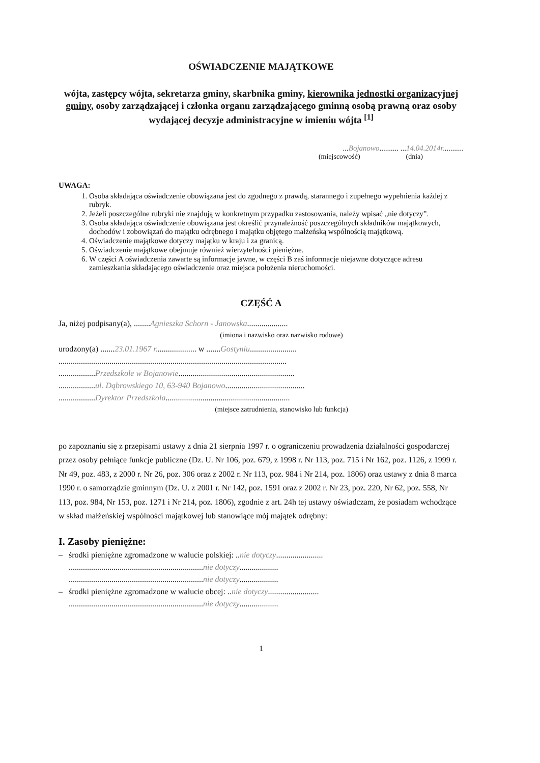OŚWIADCZENIE MAJĄTKOWE
wójta, zastępcy wójta, sekretarza gminy, skarbnika gminy, kierownika jednostki organizacyjnej gminy, osoby zarządzającej i członka organu zarządzającego gminną osobą prawną oraz osoby wydającej decyzje administracyjne w imieniu wójta <sup>[1]</sup>
...Bojanowo.......... ...14.04.2014r...........
(miejscowość) (dnia)
UWAGA:
1. Osoba składająca oświadczenie obowiązana jest do zgodnego z prawdą, starannego i zupełnego wypełnienia każdej z rubryk.
2. Jeżeli poszczególne rubryki nie znajdują w konkretnym przypadku zastosowania, należy wpisać „nie dotyczy”.
3. Osoba składająca oświadczenie obowiązana jest określić przynależność poszczególnych składników majątkowych, dochodów i zobowiązań do majątku odrębnego i majątku objętego małżeńską wspólnością majątkową.
4. Oświadczenie majątkowe dotyczy majątku w kraju i za granicą.
5. Oświadczenie majątkowe obejmuje również wierzytelności pieniężne.
6. W części A oświadczenia zawarte są informacje jawne, w części B zaś informacje niejawne dotyczące adresu zamieszkania składającego oświadczenie oraz miejsca położenia nieruchomości.
CZĘŚĆ A
Ja, niżej podpisany(a), ........Agnieszka Schorn - Janowska....................
(imiona i nazwisko oraz nazwisko rodowe)
urodzony(a) .......23.01.1967 r.................... w .......Gostyniu.......................
................................................................................................................
..................Przedszkole w Bojanowie.........................................................
..................ul. Dąbrowskiego 10, 63-940 Bojanowo.......................................
..................Dyrektor Przedszkola.............................................................
(miejsce zatrudnienia, stanowisko lub funkcja)
po zapoznaniu się z przepisami ustawy z dnia 21 sierpnia 1997 r. o ograniczeniu prowadzenia działalności gospodarczej przez osoby pełniące funkcje publiczne (Dz. U. Nr 106, poz. 679, z 1998 r. Nr 113, poz. 715 i Nr 162, poz. 1126, z 1999 r. Nr 49, poz. 483, z 2000 r. Nr 26, poz. 306 oraz z 2002 r. Nr 113, poz. 984 i Nr 214, poz. 1806) oraz ustawy z dnia 8 marca 1990 r. o samorządzie gminnym (Dz. U. z 2001 r. Nr 142, poz. 1591 oraz z 2002 r. Nr 23, poz. 220, Nr 62, poz. 558, Nr 113, poz. 984, Nr 153, poz. 1271 i Nr 214, poz. 1806), zgodnie z art. 24h tej ustawy oświadczam, że posiadam wchodzące w skład małżeńskiej wspólności majątkowej lub stanowiące mój majątek odrębny:
I. Zasoby pieniężne:
– środki pieniężne zgromadzone w walucie polskiej: ..nie dotyczy.......................
..................................................................nie dotyczy...................
..................................................................nie dotyczy...................
– środki pieniężne zgromadzone w walucie obcej: ..nie dotyczy.........................
..................................................................nie dotyczy...................
1